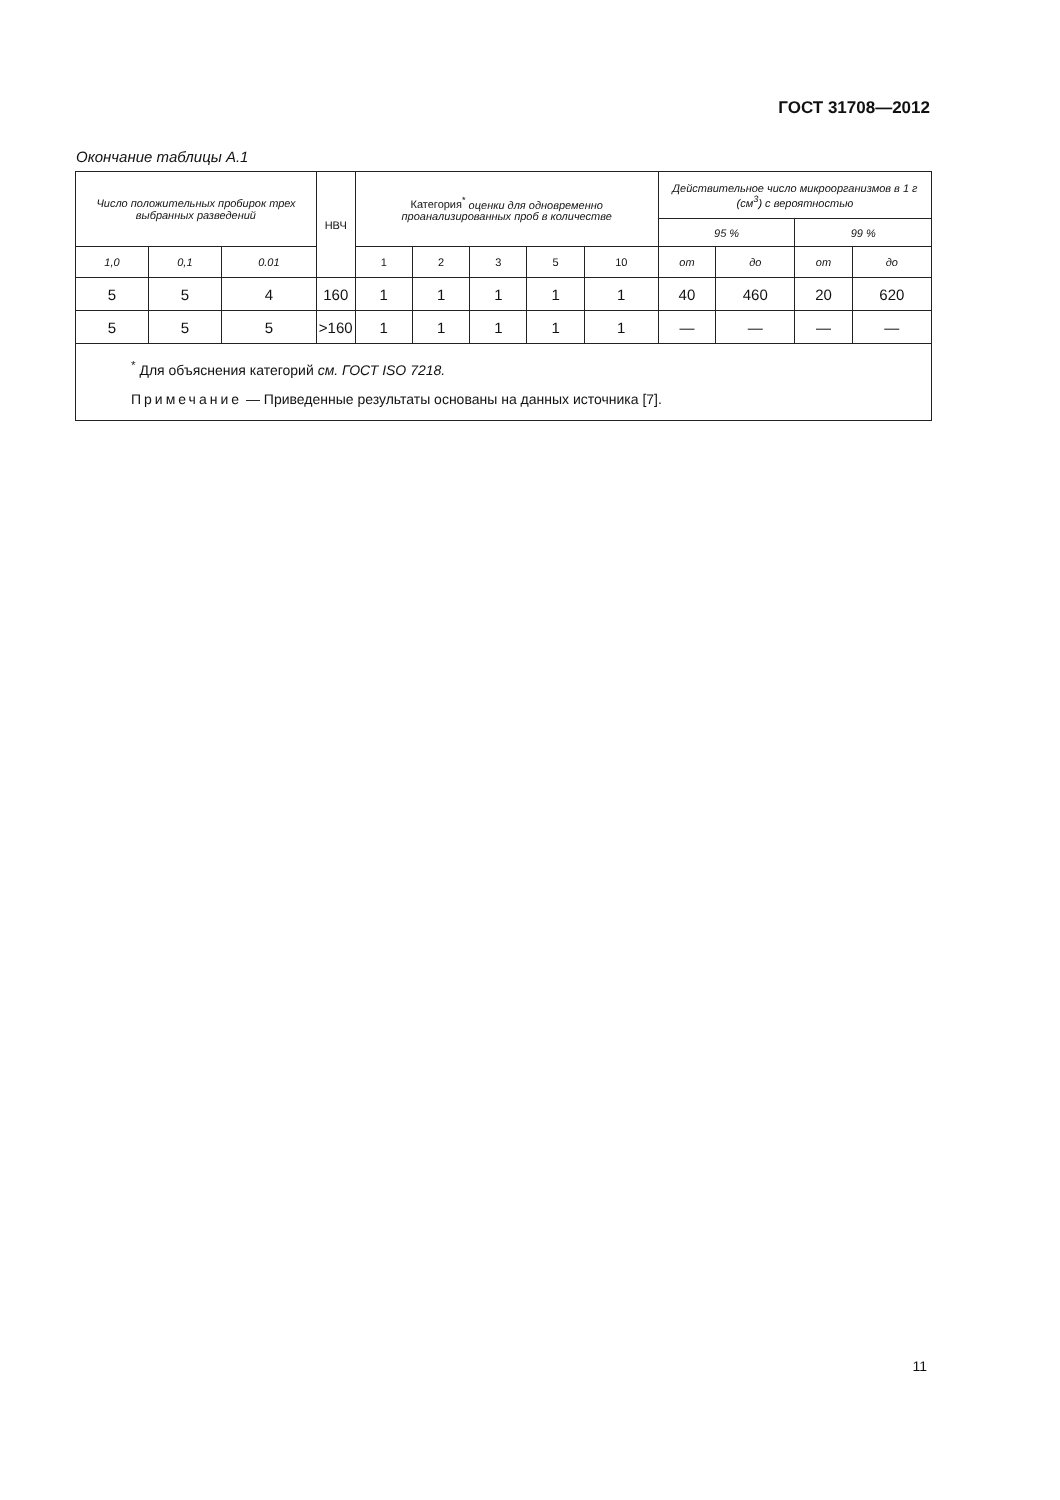ГОСТ 31708—2012
Окончание таблицы А.1
| Число положительных пробирок трех выбранных разведений | | | НВЧ | Категория<sup>*</sup> оценки для одновременно проанализированных проб в количестве | | | | | Действительное число микроорганизмов в 1 г (см<sup>3</sup>) с вероятностью | | | |
| --- | --- | --- | --- | --- | --- | --- | --- | --- | --- | --- | --- | --- |
| | | | | | | | | | 95 % | | 99 % | |
| 1,0 | 0,1 | 0.01 | | 1 | 2 | 3 | 5 | 10 | от | до | от | до |
| 5 | 5 | 4 | 160 | 1 | 1 | 1 | 1 | 1 | 40 | 460 | 20 | 620 |
| 5 | 5 | 5 | >160 | 1 | 1 | 1 | 1 | 1 | — | — | — | — |
| <sup>*</sup> Для объяснения категорий см. ГОСТ ISO 7218. Примечание — Приведенные результаты основаны на данных источника [7]. | | | | | | | | | | | | |
11